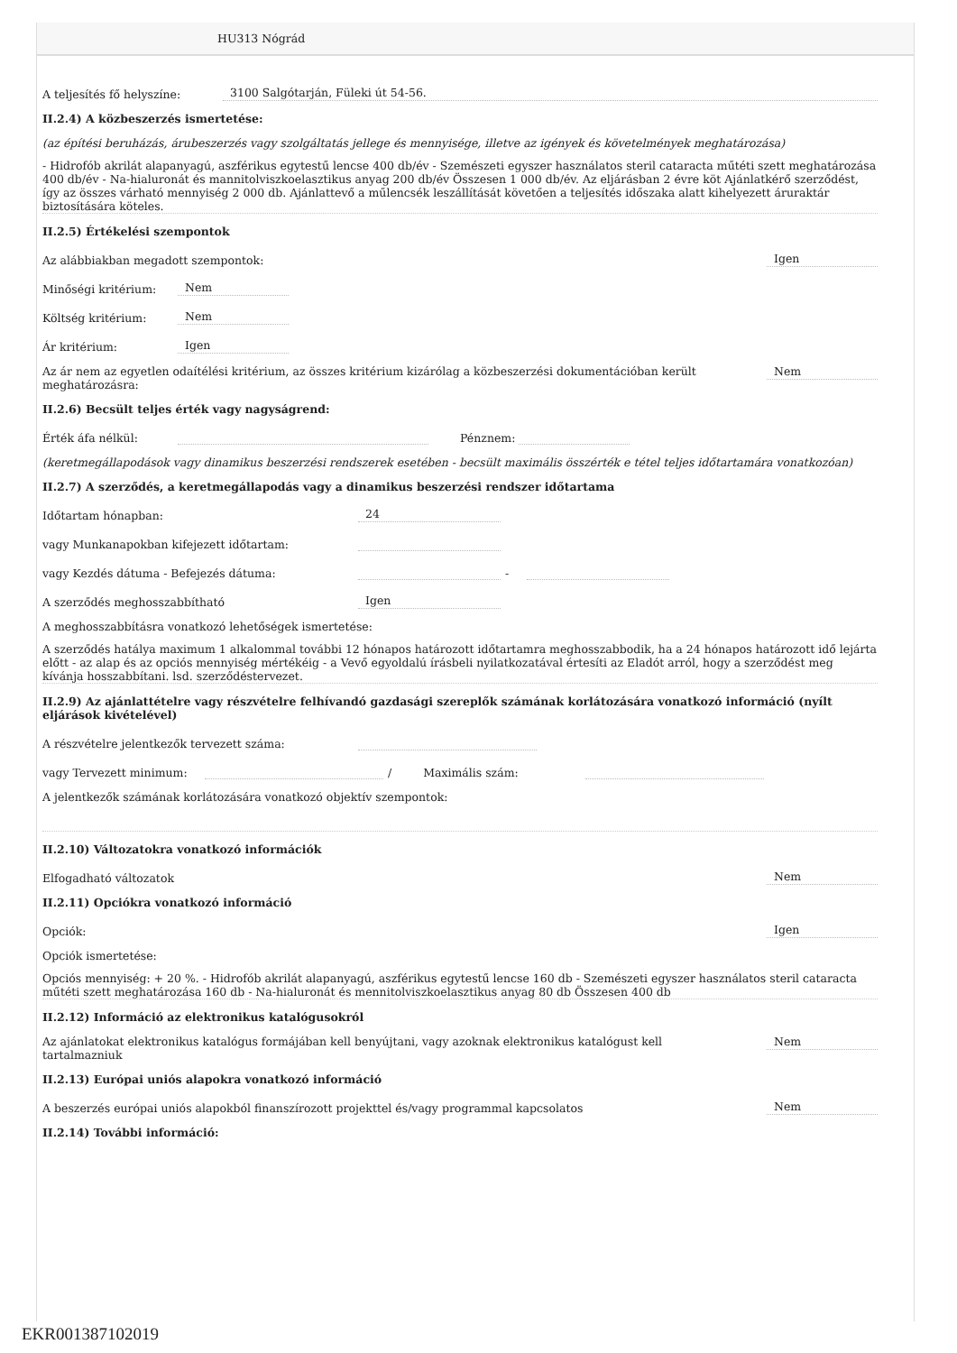HU313 Nógrád
A teljesítés fő helyszíne: 3100 Salgótarján, Füleki út 54-56.
II.2.4) A közbeszerzés ismertetése:
(az építési beruházás, árubeszerzés vagy szolgáltatás jellege és mennyisége, illetve az igények és követelmények meghatározása)
- Hidrofób akrilát alapanyagú, aszférikus egytestű lencse 400 db/év - Szemészeti egyszer használatos steril cataracta műtéti szett meghatározása 400 db/év - Na-hialuronát és mannitolviszkoelasztikus anyag 200 db/év Összesen 1 000 db/év. Az eljárásban 2 évre köt Ajánlatkérő szerződést, így az összes várható mennyiség 2 000 db. Ajánlattevő a műlencsék leszállítását követően a teljesítés időszaka alatt kihelyezett áruraktár biztosítására köteles.
II.2.5) Értékelési szempontok
Az alábbiakban megadott szempontok: Igen
Minőségi kritérium: Nem
Költség kritérium: Nem
Ár kritérium: Igen
Az ár nem az egyetlen odaítélési kritérium, az összes kritérium kizárólag a közbeszerzési dokumentációban került meghatározásra: Nem
II.2.6) Becsült teljes érték vagy nagyságrend:
Érték áfa nélkül: Pénznem:
(keretmegállapodások vagy dinamikus beszerzési rendszerek esetében - becsült maximális összérték e tétel teljes időtartamára vonatkozóan)
II.2.7) A szerződés, a keretmegállapodás vagy a dinamikus beszerzési rendszer időtartama
Időtartam hónapban: 24
vagy Munkanapokban kifejezett időtartam:
vagy Kezdés dátuma - Befejezés dátuma: -
A szerződés meghosszabbítható Igen
A meghosszabbításra vonatkozó lehetőségek ismertetése:
A szerződés hatálya maximum 1 alkalommal további 12 hónapos határozott időtartamra meghosszabbodik, ha a 24 hónapos határozott idő lejárta előtt - az alap és az opciós mennyiség mértékéig - a Vevő egyoldalú írásbeli nyilatkozatával értesíti az Eladót arról, hogy a szerződést meg kívánja hosszabbítani. lsd. szerződéstervezet.
II.2.9) Az ajánlattételre vagy részvételre felhívandó gazdasági szereplők számának korlátozására vonatkozó információ (nyílt eljárások kivételével)
A részvételre jelentkezők tervezett száma:
vagy Tervezett minimum: / Maximális szám:
A jelentkezők számának korlátozására vonatkozó objektív szempontok:
II.2.10) Változatokra vonatkozó információk
Elfogadható változatok Nem
II.2.11) Opciókra vonatkozó információ
Opciók: Igen
Opciók ismertetése:
Opciós mennyiség: + 20 %. - Hidrofób akrilát alapanyagú, aszférikus egytestű lencse 160 db - Szemészeti egyszer használatos steril cataracta műtéti szett meghatározása 160 db - Na-hialuronát és mennitolviszkoelasztikus anyag 80 db Összesen 400 db
II.2.12) Információ az elektronikus katalógusokról
Az ajánlatokat elektronikus katalógus formájában kell benyújtani, vagy azoknak elektronikus katalógust kell tartalmazniuk Nem
II.2.13) Európai uniós alapokra vonatkozó információ
A beszerzés európai uniós alapokból finanszírozott projekttel és/vagy programmal kapcsolatos Nem
II.2.14) További információ:
EKR001387102019